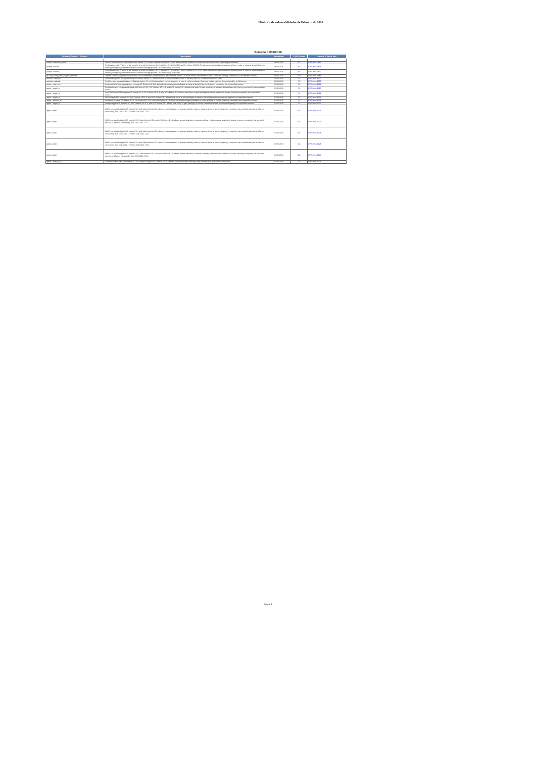Histórico de vulnerabilidades de Febreiro do 2016
Semana 01/02/2016
| Primary Vendor -- Product | Description | Published | CVSS Score | Source & Patch Info |
| --- | --- | --- | --- | --- |
| sauter--moduweb_vision | Sauter EY-WS505F0x0 moduWeb Vision before 1.6.0 sends cleartext credentials, which allows remote attackers to obtain sensitive information by sniffing the network. | 06/02/2016 | 9.3 | CVE-2015-7914 |
| google--android | The Broadcom Wi-Fi driver in the kernel in Android 4.x before 4.4.4, 5.x before 5.1.1 LMY49G, and 6.x before 2016-02-01 allows remote attackers to execute arbitrary code or cause a denial of service (memory corruption) via crafted wireless control message packets, aka internal bug 25662029. | 06/02/2016 | 8.3 | CVE-2016-0801 |
| google--android | The Broadcom Wi-Fi driver in the kernel in Android 4.x before 4.4.4, 5.x before 5.1.1 LMY49G, and 6.x before 2016-02-01 allows remote attackers to execute arbitrary code or cause a denial of service (memory corruption) via crafted wireless control message packets, aka internal bug 25306181. | 06/02/2016 | 8.3 | CVE-2016-0802 |
| ge--ups_snmp_web_adapter_firmware | General Electric (GE) Industrial Solutions UPS SNMP/Web Adapter devices with firmware before 4.8 allow remote authenticated users to execute arbitrary commands via unspecified vectors. | 05/02/2016 | 9.0 | CVE-2016-0861 |
| radicale--radicale | The multifilesystem storage backend in Radicale before 1.1 allows remote attackers to read or write to arbitrary files via a crafted component name. | 03/02/2016 | 7.5 | CVE-2015-8747 |
| radicale--radicale | The filesystem storage backend in Radicale before 1.1 on Windows allows remote attackers to read or write to arbitrary files via a crafted path, as demonstrated by /c:/file/ignore. | 03/02/2016 | 7.5 | CVE-2016-1505 |
| apple -- mac_os_x | AppleGraphicsPowerManagement in Apple OS X before 10.11.3 allows local users to gain privileges or cause a denial of service (memory corruption) via unspecified vectors. | 01/02/2016 | 7.2 | CVE-2016-1716 |
| apple -- apple_tv | The Disk Images component in Apple iOS before 9.2.1, OS X before 10.11.3, and tvOS before 9.1.1 allows local users to gain privileges or cause a denial of service (memory corruption) via unspecified vectors. | 01/02/2016 | 7.2 | CVE-2016-1717 |
| apple -- apple_tv | The IOHIDFamily API in Apple iOS before 9.2.1, OS X before 10.11.3, and tvOS before 9.1.1 allows local users to gain privileges or cause a denial of service (memory corruption) via unspecified vectors. | 01/02/2016 | 7.2 | CVE-2016-1719 |
| apple -- apple_tv | IOKit in Apple iOS before 9.2.1, OS X before 10.11.3, and tvOS before 9.1.1 allows local users to gain privileges or cause a denial of service (memory corruption) via unspecified vectors. | 01/02/2016 | 7.2 | CVE-2016-1720 |
| apple -- iphone_os | The kernel in Apple iOS before 9.2.1, OS X before 10.11.3, and tvOS before 9.1.1 allows local users to gain privileges or cause a denial of service (memory corruption) via unspecified vectors. | 01/02/2016 | 7.2 | CVE-2016-1721 |
| apple -- apple_tv | syslog in Apple iOS before 9.2.1, OS X before 10.11.3, and tvOS before 9.1.1 allows local users to gain privileges or cause a denial of service (memory corruption) via unspecified vectors. | 01/02/2016 | 7.2 | CVE-2016-1722 |
| apple--safari | WebKit, as used in Apple iOS before 9.2.1 and Safari before 9.0.3, allows remote attackers to execute arbitrary code or cause a denial of service (memory corruption) via a crafted web site, a different vulnerability than CVE-2016-1725 and CVE-2016-1726. | 01/02/2016 | 9.3 | CVE-2016-1723 |
| apple--safari | WebKit, as used in Apple iOS before 9.2.1, Safari before 9.0.3, and tvOS before 9.1.1, allows remote attackers to execute arbitrary code or cause a denial of service (memory corruption) via a crafted web site, a different vulnerability than CVE-2016-1727. | 01/02/2016 | 9.3 | CVE-2016-1724 |
| apple--safari | WebKit, as used in Apple iOS before 9.2.1 and Safari before 9.0.3, allows remote attackers to execute arbitrary code or cause a denial of service (memory corruption) via a crafted web site, a different vulnerability than CVE-2016-1723 and CVE-2016-1726. | 01/02/2016 | 9.3 | CVE-2016-1725 |
| apple--safari | WebKit, as used in Apple iOS before 9.2.1 and Safari before 9.0.3, allows remote attackers to execute arbitrary code or cause a denial of service (memory corruption) via a crafted web site, a different vulnerability than CVE-2016-1723 and CVE-2016-1725. | 01/02/2016 | 9.3 | CVE-2016-1726 |
| apple--safari | WebKit, as used in Apple iOS before 9.2.1, Safari before 9.0.3, and tvOS before 9.1.1, allows remote attackers to execute arbitrary code or cause a denial of service (memory corruption) via a crafted web site, a different vulnerability than CVE-2016-1724. | 01/02/2016 | 9.3 | CVE-2016-1727 |
| apple -- mac_os_x | Untrusted search path vulnerability in OSA Scripts in Apple OS X before 10.11.3 allows attackers to load arbitrary script libraries via a quarantined application. | 01/02/2016 | 7.5 | CVE-2016-1729 |
Página 3